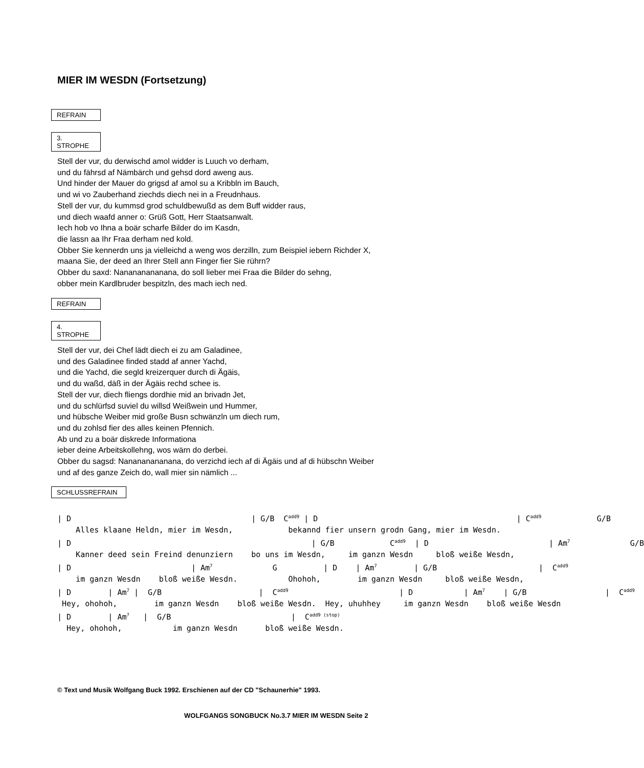MIER IM WESDN (Fortsetzung)
REFRAIN
3. STROPHE
Stell der vur, du derwischd amol widder is Luuch vo derham,
und du fährsd af Nämbärch und gehsd dord aweng aus.
Und hinder der Mauer do grigsd af amol su a Kribbln im Bauch,
und wi vo Zauberhand ziechds diech nei in a Freudnhaus.
Stell der vur, du kummsd grod schuldbewußd as dem Buff widder raus,
und diech waafd anner o: Grüß Gott, Herr Staatsanwalt.
Iech hob vo Ihna a boär scharfe Bilder do im Kasdn,
die lassn aa Ihr Fraa derham ned kold.
Obber Sie kennerdn uns ja vielleichd a weng wos derzilln, zum Beispiel iebern Richder X,
maana Sie, der deed an Ihrer Stell ann Finger fier Sie rührn?
Obber du saxd: Nanananananana, do soll lieber mei Fraa die Bilder do sehng,
obber mein Kardlbruder bespitzln, des mach iech ned.
REFRAIN
4. STROPHE
Stell der vur, dei Chef lädt diech ei zu am Galadinee,
und des Galadinee finded stadd af anner Yachd,
und die Yachd, die segld kreizerquer durch di Ägäis,
und du waßd, däß in der Ägäis rechd schee is.
Stell der vur, diech fliengs dordhie mid an brivadn Jet,
und du schlürfsd suviel du willsd Weißwein und Hummer,
und hübsche Weiber mid große Busn schwänzln um diech rum,
und du zohlsd fier des alles keinen Pfennich.
Ab und zu a boär diskrede Informationa
ieber deine Arbeitskollehng, wos wärn do derbei.
Obber du sagsd: Nanananananana, do verzichd iech af di Ägäis und af di hübschn Weiber
und af des ganze Zeich do, wall mier sin nämlich ...
SCHLUSSREFRAIN
| D                                       | G/B  Cadd9 | D                                           | Cadd9            G/B
    Alles klaane Heldn, mier im Wesdn,            bekannd fier unsern grodn Gang, mier im Wesdn.
| D                                                    | G/B            Cadd9  | D                          | Am7             G/B
    Kanner deed sein Freind denunziern    bo uns im Wesdn,     im ganzn Wesdn     bloß weiße Wesdn,
| D                          | Am7             G          | D    | Am7        | G/B                      |  Cadd9
    im ganzn Wesdn    bloß weiße Wesdn.           Ohohoh,        im ganzn Wesdn     bloß weiße Wesdn,
| D        | Am7 |  G/B                     |  Cadd9                        | D           | Am7    | G/B                 |  Cadd9
 Hey, ohohoh,        im ganzn Wesdn    bloß weiße Wesdn.  Hey, uhuhhey     im ganzn Wesdn    bloß weiße Wesdn
| D        | Am7   |  G/B                          |  Cadd9 (stop)
  Hey, ohohoh,           im ganzn Wesdn      bloß weiße Wesdn.
© Text und Musik Wolfgang Buck 1992. Erschienen auf der CD "Schaunerhie" 1993.
WOLFGANGS SONGBUCK No.3.7 MIER IM WESDN Seite 2